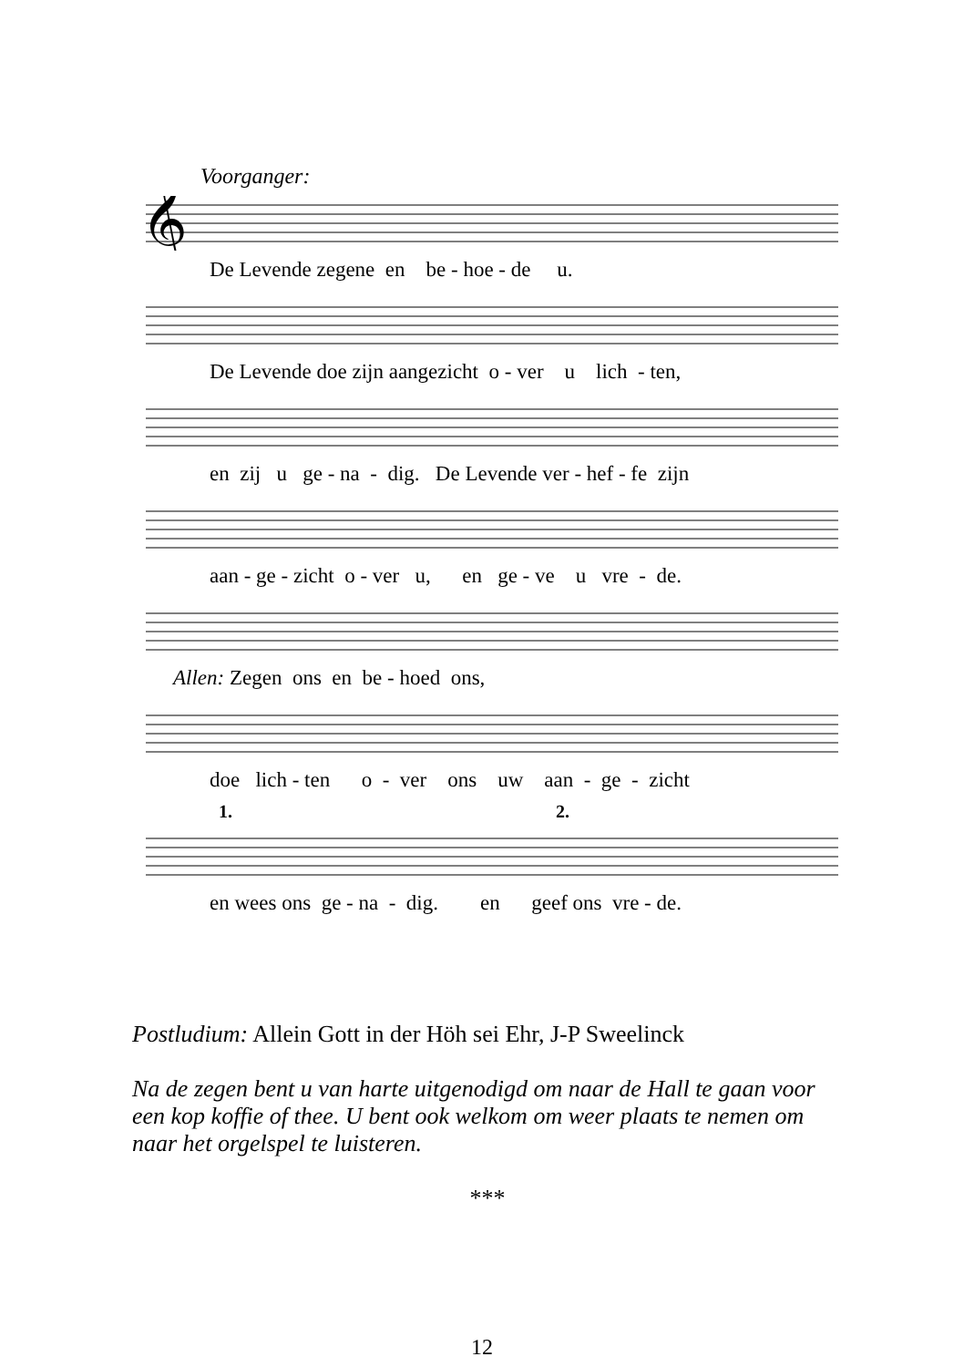Voorganger:
𝄞
De Levende zegene en be - hoe - de u.
De Levende doe zijn aangezicht o - ver u lich - ten,
en zij u ge - na - dig. De Levende ver - hef - fe zijn
aan - ge - zicht o - ver u, en ge - ve u vre - de.
Allen: Zegen ons en be - hoed ons,
doe lich - ten o - ver ons uw aan - ge - zicht
1. 2.
en wees ons ge - na - dig. en geef ons vre - de.
Postludium: Allein Gott in der Höh sei Ehr, J-P Sweelinck
Na de zegen bent u van harte uitgenodigd om naar de Hall te gaan voor een kop koffie of thee. U bent ook welkom om weer plaats te nemen om naar het orgelspel te luisteren.
***
12